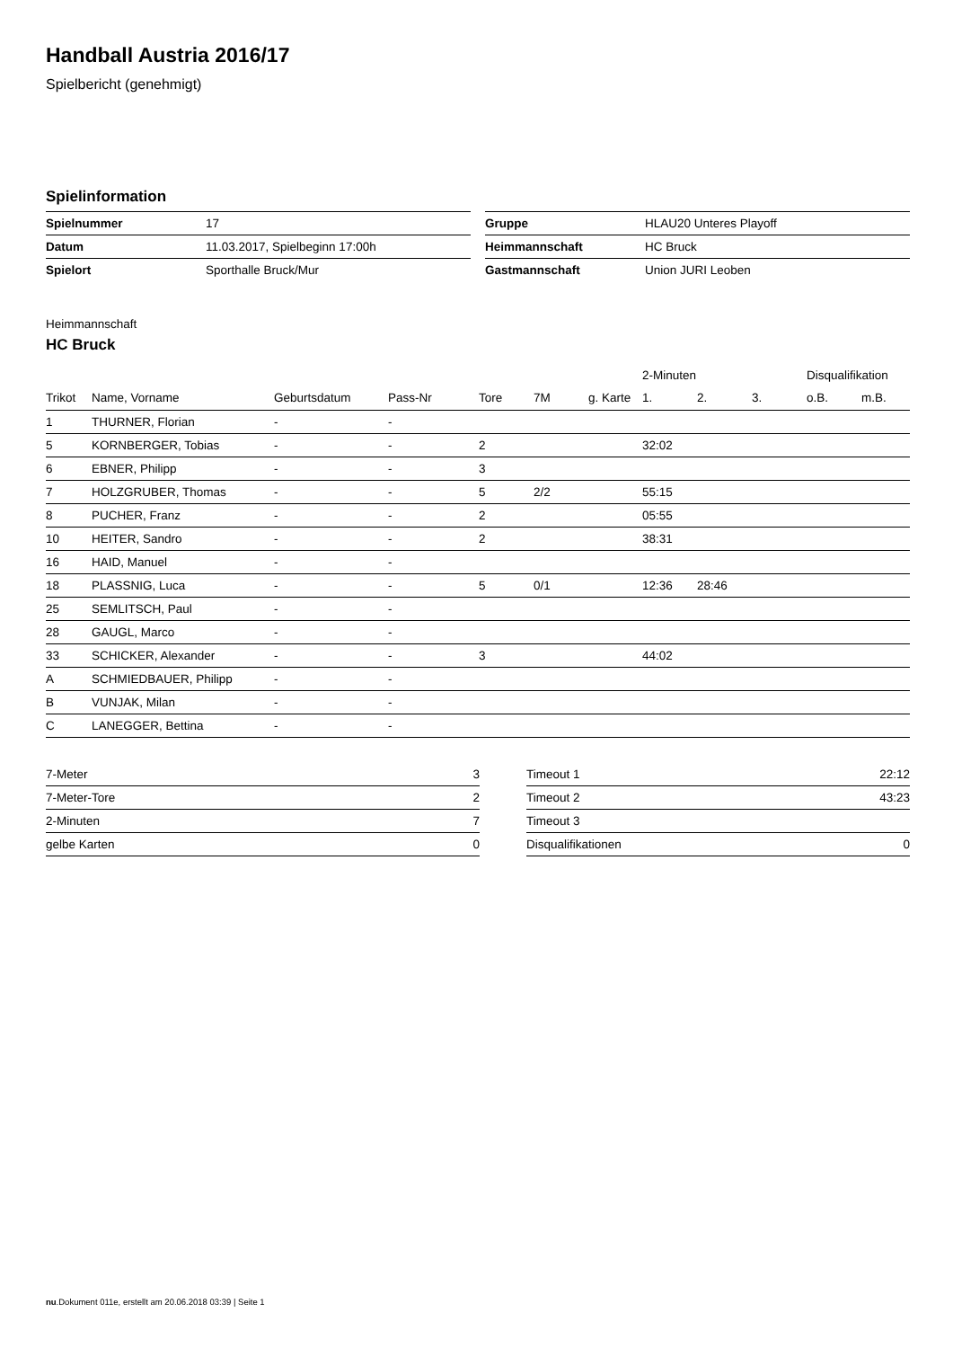Handball Austria 2016/17
Spielbericht (genehmigt)
Spielinformation
| Spielnummer | 17 |
| Datum | 11.03.2017, Spielbeginn 17:00h |
| Spielort | Sporthalle Bruck/Mur |
| Gruppe | HLAU20 Unteres Playoff |
| Heimmannschaft | HC Bruck |
| Gastmannschaft | Union JURI Leoben |
Heimmannschaft
HC Bruck
| | | | | | | | 2-Minuten | | | Disqualifikation | |
| --- | --- | --- | --- | --- | --- | --- | --- | --- | --- | --- | --- |
| Trikot | Name, Vorname | Geburtsdatum | Pass-Nr | Tore | 7M | g. Karte | 1. | 2. | 3. | o.B. | m.B. |
| 1 | THURNER, Florian | - | - | | | | | | | | |
| 5 | KORNBERGER, Tobias | - | - | 2 | | | 32:02 | | | | |
| 6 | EBNER, Philipp | - | - | 3 | | | | | | | |
| 7 | HOLZGRUBER, Thomas | - | - | 5 | 2/2 | | 55:15 | | | | |
| 8 | PUCHER, Franz | - | - | 2 | | | 05:55 | | | | |
| 10 | HEITER, Sandro | - | - | 2 | | | 38:31 | | | | |
| 16 | HAID, Manuel | - | - | | | | | | | | |
| 18 | PLASSNIG, Luca | - | - | 5 | 0/1 | | 12:36 | 28:46 | | | |
| 25 | SEMLITSCH, Paul | - | - | | | | | | | | |
| 28 | GAUGL, Marco | - | - | | | | | | | | |
| 33 | SCHICKER, Alexander | - | - | 3 | | | 44:02 | | | | |
| A | SCHMIEDBAUER, Philipp | - | - | | | | | | | | |
| B | VUNJAK, Milan | - | - | | | | | | | | |
| C | LANEGGER, Bettina | - | - | | | | | | | | |
| 7-Meter | 3 |
| 7-Meter-Tore | 2 |
| 2-Minuten | 7 |
| gelbe Karten | 0 |
| Timeout 1 | 22:12 |
| Timeout 2 | 43:23 |
| Timeout 3 | |
| Disqualifikationen | 0 |
nu.Dokument 011e, erstellt am 20.06.2018 03:39 | Seite 1